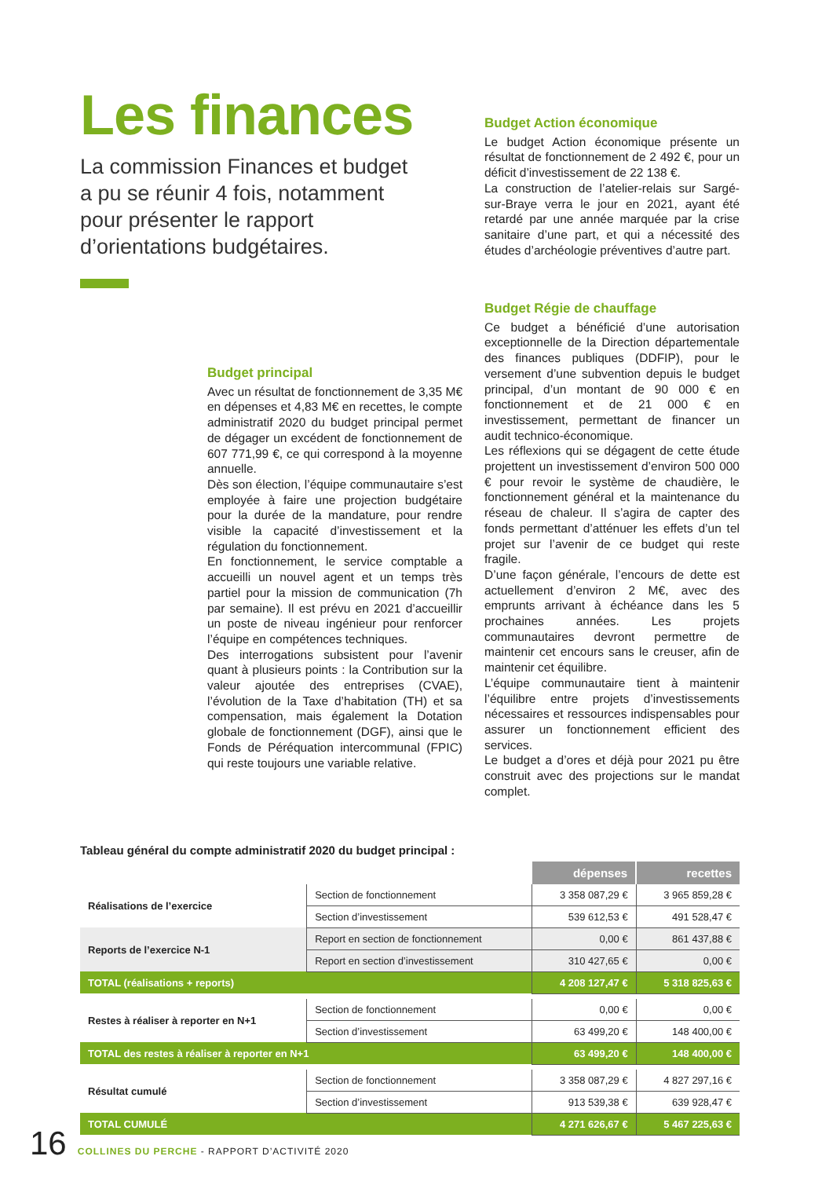Les finances
La commission Finances et budget a pu se réunir 4 fois, notamment pour présenter le rapport d’orientations budgétaires.
Budget Action économique
Le budget Action économique présente un résultat de fonctionnement de 2 492 €, pour un déficit d’investissement de 22 138 €.
La construction de l’atelier-relais sur Sargé-sur-Braye verra le jour en 2021, ayant été retardé par une année marquée par la crise sanitaire d’une part, et qui a nécessité des études d’archéologie préventives d’autre part.
Budget principal
Avec un résultat de fonctionnement de 3,35 M€ en dépenses et 4,83 M€ en recettes, le compte administratif 2020 du budget principal permet de dégager un excédent de fonctionnement de 607 771,99 €, ce qui correspond à la moyenne annuelle.
Dès son élection, l’équipe communautaire s’est employée à faire une projection budgétaire pour la durée de la mandature, pour rendre visible la capacité d’investissement et la régulation du fonctionnement.
En fonctionnement, le service comptable a accueilli un nouvel agent et un temps très partiel pour la mission de communication (7h par semaine). Il est prévu en 2021 d’accueillir un poste de niveau ingénieur pour renforcer l’équipe en compétences techniques.
Des interrogations subsistent pour l’avenir quant à plusieurs points : la Contribution sur la valeur ajoutée des entreprises (CVAE), l’évolution de la Taxe d’habitation (TH) et sa compensation, mais également la Dotation globale de fonctionnement (DGF), ainsi que le Fonds de Péréquation intercommunal (FPIC) qui reste toujours une variable relative.
Budget Régie de chauffage
Ce budget a bénéficié d’une autorisation exceptionnelle de la Direction départementale des finances publiques (DDFIP), pour le versement d’une subvention depuis le budget principal, d’un montant de 90 000 € en fonctionnement et de 21 000 € en investissement, permettant de financer un audit technico-économique.
Les réflexions qui se dégagent de cette étude projettent un investissement d’environ 500 000 € pour revoir le système de chaudière, le fonctionnement général et la maintenance du réseau de chaleur. Il s’agira de capter des fonds permettant d’atténuer les effets d’un tel projet sur l’avenir de ce budget qui reste fragile.
D’une façon générale, l’encours de dette est actuellement d’environ 2 M€, avec des emprunts arrivant à échéance dans les 5 prochaines années. Les projets communautaires devront permettre de maintenir cet encours sans le creuser, afin de maintenir cet équilibre.
L’équipe communautaire tient à maintenir l’équilibre entre projets d’investissements nécessaires et ressources indispensables pour assurer un fonctionnement efficient des services.
Le budget a d’ores et déjà pour 2021 pu être construit avec des projections sur le mandat complet.
Tableau général du compte administratif 2020 du budget principal :
| | | dépenses | recettes |
| Réalisations de l’exercice | Section de fonctionnement | 3 358 087,29 € | 3 965 859,28 € |
| | Section d’investissement | 539 612,53 € | 491 528,47 € |
| Reports de l’exercice N-1 | Report en section de fonctionnement | 0,00 € | 861 437,88 € |
| | Report en section d’investissement | 310 427,65 € | 0,00 € |
| TOTAL (réalisations + reports) | | 4 208 127,47 € | 5 318 825,63 € |
| Restes à réaliser à reporter en N+1 | Section de fonctionnement | 0,00 € | 0,00 € |
| | Section d’investissement | 63 499,20 € | 148 400,00 € |
| TOTAL des restes à réaliser à reporter en N+1 | | 63 499,20 € | 148 400,00 € |
| Résultat cumulé | Section de fonctionnement | 3 358 087,29 € | 4 827 297,16 € |
| | Section d’investissement | 913 539,38 € | 639 928,47 € |
| TOTAL CUMULÉ | | 4 271 626,67 € | 5 467 225,63 € |
16
COLLINES DU PERCHE - RAPPORT D’ACTIVITÉ 2020